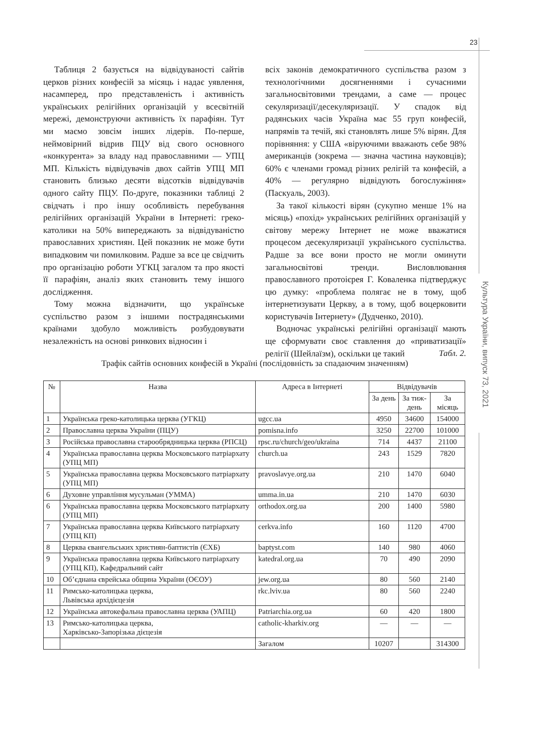23
Культура України, випуск 73, 2021
Таблиця 2 базується на відвідуваності сайтів церков різних конфесій за місяць і надає уявлення, насамперед, про представленість і активність українських релігійних організацій у всесвітній мережі, демонструючи активність їх парафіян. Тут ми маємо зовсім інших лідерів. По-перше, неймовірний відрив ПЦУ від свого основного «конкурента» за владу над православними — УПЦ МП. Кількість відвідувачів двох сайтів УПЦ МП становить близько десяти відсотків відвідувачів одного сайту ПЦУ. По-друге, показники таблиці 2 свідчать і про іншу особливість перебування релігійних організацій України в Інтернеті: греко-католики на 50% випереджають за відвідуваністю православних християн. Цей показник не може бути випадковим чи помилковим. Радше за все це свідчить про організацію роботи УГКЦ загалом та про якості її парафіян, аналіз яких становить тему іншого дослідження.
Тому можна відзначити, що українське суспільство разом з іншими пострадянськими країнами здобуло можливість розбудовувати незалежність на основі ринкових відносин і
всіх законів демократичного суспільства разом з технологічними досягненнями і сучасними загальносвітовими трендами, а саме — процес секуляризації/десекуляризації. У спадок від радянських часів Україна має 55 груп конфесій, напрямів та течій, які становлять лише 5% вірян. Для порівняння: у США «віруючими вважають себе 98% американців (зокрема — значна частина науковців); 60% є членами громад різних релігій та конфесій, а 40% — регулярно відвідують богослужіння» (Паскуаль, 2003).
За такої кількості вірян (сукупно менше 1% на місяць) «похід» українських релігійних організацій у світову мережу Інтернет не може вважатися процесом десекуляризації українського суспільства. Радше за все вони просто не могли оминути загальносвітові тренди. Висловлювання православного протоієрея Г. Коваленка підтверджує цю думку: «проблема полягає не в тому, щоб інтернетизувати Церкву, а в тому, щоб воцерковити користувачів Інтернету» (Дудченко, 2010).
Водночас українські релігійні організації мають ще сформувати своє ставлення до «приватизації» релігії (Шейлаїзм), оскільки це такий
Табл. 2.
Трафік сайтів основних конфесій в Україні (послідовність за спадаючим значенням)
| № | Назва | Адреса в Інтернеті | Відвідувачів | | |
| --- | --- | --- | --- | --- | --- |
| | | | За день | За тиж-день | За місяць |
| 1 | Українська греко-католицька церква (УГКЦ) | ugcc.ua | 4950 | 34600 | 154000 |
| 2 | Православна церква України (ПЦУ) | pomisna.info | 3250 | 22700 | 101000 |
| 3 | Російська православна старообрядницька церква (РПСЦ) | rpsc.ru/church/geo/ukraina | 714 | 4437 | 21100 |
| 4 | Українська православна церква Московського патріархату (УПЦ МП) | church.ua | 243 | 1529 | 7820 |
| 5 | Українська православна церква Московського патріархату (УПЦ МП) | pravoslavye.org.ua | 210 | 1470 | 6040 |
| 6 | Духовне управління мусульман (УММА) | umma.in.ua | 210 | 1470 | 6030 |
| 6 | Українська православна церква Московського патріархату (УПЦ МП) | orthodox.org.ua | 200 | 1400 | 5980 |
| 7 | Українська православна церква Київського патріархату (УПЦ КП) | cerkva.info | 160 | 1120 | 4700 |
| 8 | Церква євангельських християн-баптистів (ЄХБ) | baptyst.com | 140 | 980 | 4060 |
| 9 | Українська православна церква Київського патріархату (УПЦ КП), Кафедральний сайт | katedral.org.ua | 70 | 490 | 2090 |
| 10 | Об’єднана єврейська община України (ОЄОУ) | jew.org.ua | 80 | 560 | 2140 |
| 11 | Римсько-католицька церква, Львівська архідієцезія | rkc.lviv.ua | 80 | 560 | 2240 |
| 12 | Українська автокефальна православна церква (УАПЦ) | Patriarchia.org.ua | 60 | 420 | 1800 |
| 13 | Римсько-католицька церква, Харківсько-Запорізька дієцезія | catholic-kharkiv.org | — | — | — |
| | | Загалом | 10207 | | 314300 |